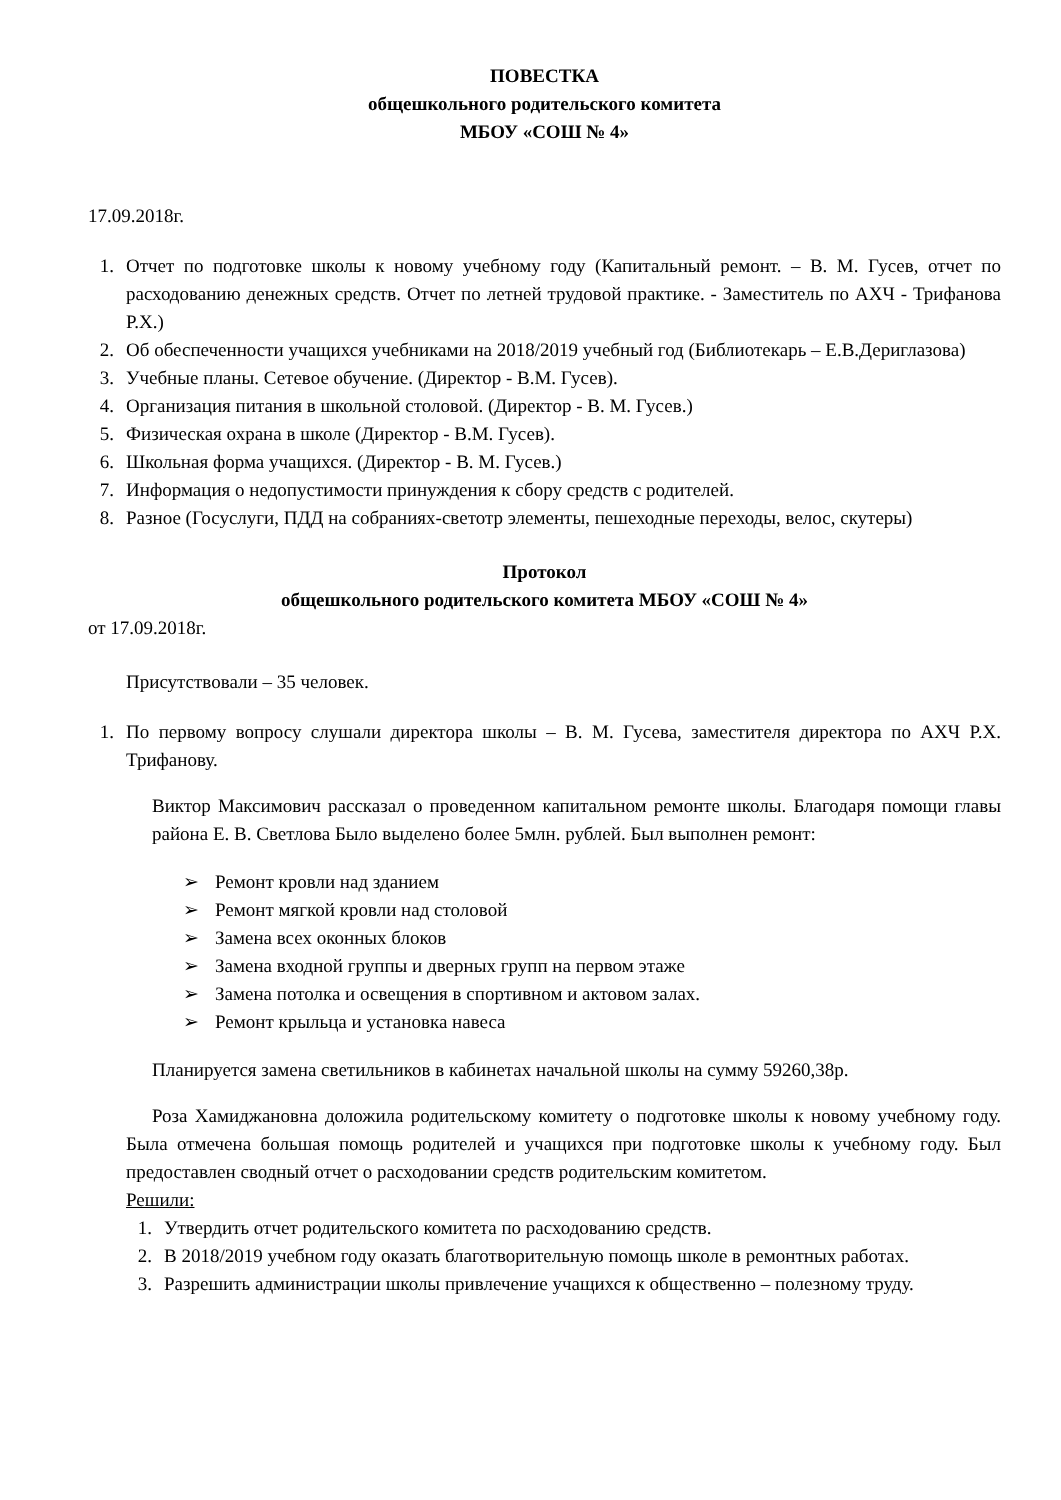ПОВЕСТКА
общешкольного родительского комитета
МБОУ «СОШ № 4»
17.09.2018г.
1. Отчет по подготовке школы к новому учебному году (Капитальный ремонт. – В. М. Гусев, отчет по расходованию денежных средств. Отчет по летней трудовой практике. - Заместитель по АХЧ - Трифанова Р.Х.)
2. Об обеспеченности учащихся учебниками на 2018/2019 учебный год (Библиотекарь – Е.В.Дериглазова)
3. Учебные планы. Сетевое обучение. (Директор - В.М. Гусев).
4. Организация питания в школьной столовой. (Директор - В. М. Гусев.)
5. Физическая охрана в школе (Директор - В.М. Гусев).
6. Школьная форма учащихся. (Директор - В. М. Гусев.)
7. Информация о недопустимости принуждения к сбору средств с родителей.
8. Разное (Госуслуги, ПДД на собраниях-светотр элементы, пешеходные переходы, велос, скутеры)
Протокол
общешкольного родительского комитета МБОУ «СОШ № 4»
от 17.09.2018г.
Присутствовали – 35 человек.
1. По первому вопросу слушали директора школы – В. М. Гусева, заместителя директора по АХЧ Р.Х. Трифанову.
Виктор Максимович рассказал о проведенном капитальном ремонте школы. Благодаря помощи главы района Е. В. Светлова Было выделено более 5млн. рублей. Был выполнен ремонт:
➢ Ремонт кровли над зданием
➢ Ремонт мягкой кровли над столовой
➢ Замена всех оконных блоков
➢ Замена входной группы и дверных групп на первом этаже
➢ Замена потолка и освещения в спортивном и актовом залах.
➢ Ремонт крыльца и установка навеса
Планируется замена светильников в кабинетах начальной школы на сумму 59260,38р.
Роза Хамиджановна доложила родительскому комитету о подготовке школы к новому учебному году. Была отмечена большая помощь родителей и учащихся при подготовке школы к учебному году. Был предоставлен сводный отчет о расходовании средств родительским комитетом.
Решили:
1. Утвердить отчет родительского комитета по расходованию средств.
2. В 2018/2019 учебном году оказать благотворительную помощь школе в ремонтных работах.
3. Разрешить администрации школы привлечение учащихся к общественно – полезному труду.